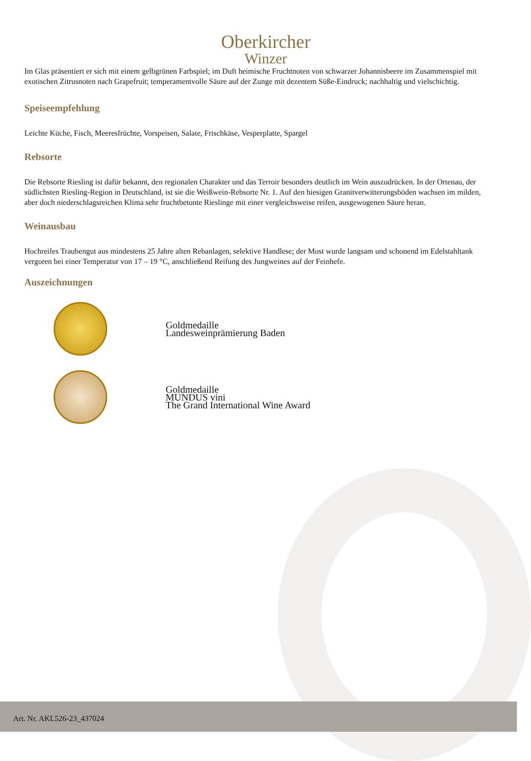Oberkircher
Winzer
Im Glas präsentiert er sich mit einem gelbgrünen Farbspiel; im Duft heimische Fruchtnoten von schwarzer Johannisbeere im Zusammenspiel mit exotischen Zitrusnoten nach Grapefruit; temperamentvolle Säure auf der Zunge mit dezentem Süße-Eindruck; nachhaltig und vielschichtig.
Speiseempfehlung
Leichte Küche, Fisch, Meeresfrüchte, Vorspeisen, Salate, Frischkäse, Vesperplatte, Spargel
Rebsorte
Die Rebsorte Riesling ist dafür bekannt, den regionalen Charakter und das Terroir besonders deutlich im Wein auszudrücken. In der Ortenau, der südlichsten Riesling-Region in Deutschland, ist sie die Weißwein-Rebsorte Nr. 1. Auf den hiesigen Granitverwitterungsböden wachsen im milden, aber doch niederschlagsreichen Klima sehr fruchtbetonte Rieslinge mit einer vergleichsweise reifen, ausgewogenen Säure heran.
Weinausbau
Hochreifes Traubengut aus mindestens 25 Jahre alten Rebanlagen, selektive Handlese; der Most wurde langsam und schonend im Edelstahltank vergoren bei einer Temperatur von 17 – 19 °C, anschließend Reifung des Jungweines auf der Feinhefe.
Auszeichnungen
Goldmedaille
Landesweinprämierung Baden
Goldmedaille
MUNDUS vini
The Grand International Wine Award
Art. Nr. AKL526-23_437024